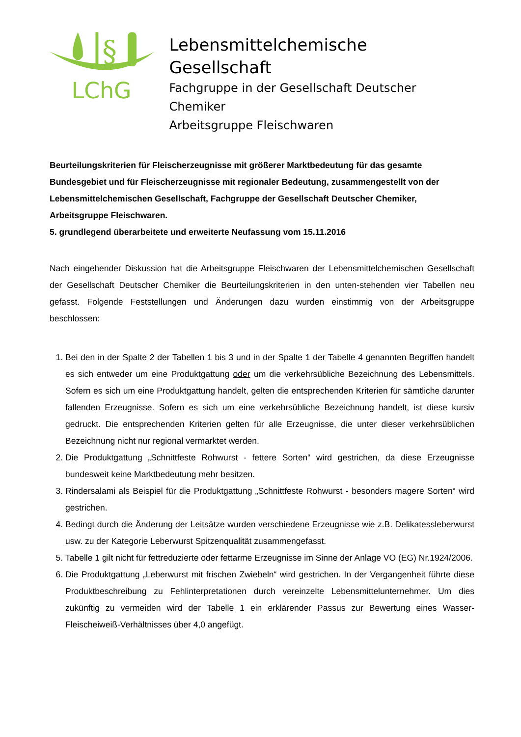§
LChG
Lebensmittelchemische Gesellschaft
Fachgruppe in der Gesellschaft Deutscher Chemiker
Arbeitsgruppe Fleischwaren
Beurteilungskriterien für Fleischerzeugnisse mit größerer Marktbedeutung für das gesamte Bundesgebiet und für Fleischerzeugnisse mit regionaler Bedeutung, zusammengestellt von der Lebensmittelchemischen Gesellschaft, Fachgruppe der Gesellschaft Deutscher Chemiker, Arbeitsgruppe Fleischwaren.
5. grundlegend überarbeitete und erweiterte Neufassung vom 15.11.2016
Nach eingehender Diskussion hat die Arbeitsgruppe Fleischwaren der Lebensmittelchemischen Gesellschaft der Gesellschaft Deutscher Chemiker die Beurteilungskriterien in den unten-stehenden vier Tabellen neu gefasst. Folgende Feststellungen und Änderungen dazu wurden einstimmig von der Arbeitsgruppe beschlossen:
1. Bei den in der Spalte 2 der Tabellen 1 bis 3 und in der Spalte 1 der Tabelle 4 genannten Begriffen handelt es sich entweder um eine Produktgattung oder um die verkehrsübliche Bezeichnung des Lebensmittels. Sofern es sich um eine Produktgattung handelt, gelten die entsprechenden Kriterien für sämtliche darunter fallenden Erzeugnisse. Sofern es sich um eine verkehrsübliche Bezeichnung handelt, ist diese kursiv gedruckt. Die entsprechenden Kriterien gelten für alle Erzeugnisse, die unter dieser verkehrsüblichen Bezeichnung nicht nur regional vermarktet werden.
2. Die Produktgattung „Schnittfeste Rohwurst - fettere Sorten“ wird gestrichen, da diese Erzeugnisse bundesweit keine Marktbedeutung mehr besitzen.
3. Rindersalami als Beispiel für die Produktgattung „Schnittfeste Rohwurst - besonders magere Sorten“ wird gestrichen.
4. Bedingt durch die Änderung der Leitsätze wurden verschiedene Erzeugnisse wie z.B. Delikatessleberwurst usw. zu der Kategorie Leberwurst Spitzenqualität zusammengefasst.
5. Tabelle 1 gilt nicht für fettreduzierte oder fettarme Erzeugnisse im Sinne der Anlage VO (EG) Nr.1924/2006.
6. Die Produktgattung „Leberwurst mit frischen Zwiebeln“ wird gestrichen. In der Vergangenheit führte diese Produktbeschreibung zu Fehlinterpretationen durch vereinzelte Lebensmittelunternehmer. Um dies zukünftig zu vermeiden wird der Tabelle 1 ein erklärender Passus zur Bewertung eines Wasser-Fleischeiweiß-Verhältnisses über 4,0 angefügt.